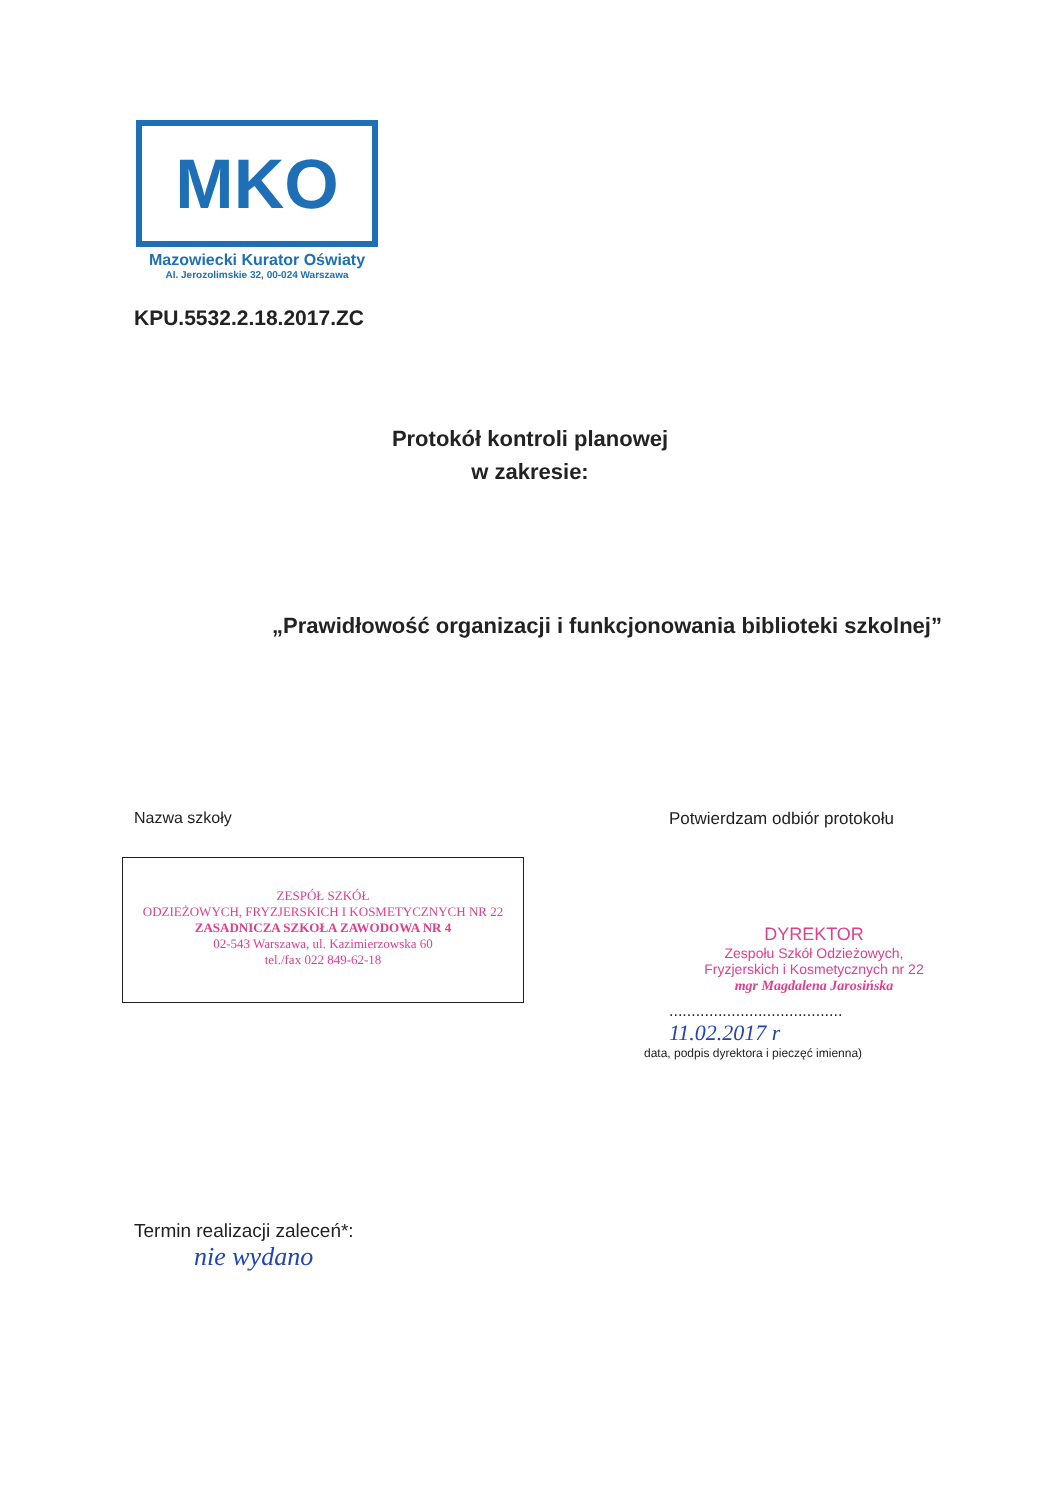MKO
Mazowiecki Kurator Oświaty
Al. Jerozolimskie 32, 00-024 Warszawa
KPU.5532.2.18.2017.ZC
Protokół kontroli planowej
w zakresie:
„Prawidłowość organizacji i funkcjonowania biblioteki szkolnej”
Nazwa szkoły
ZESPÓŁ SZKÓŁ
ODZIEŻOWYCH, FRYZJERSKICH I KOSMETYCZNYCH NR 22
ZASADNICZA SZKOŁA ZAWODOWA NR 4
02-543 Warszawa, ul. Kazimierzowska 60
tel./fax 022 849-62-18
Potwierdzam odbiór protokołu
DYREKTOR
Zespołu Szkół Odzieżowych,
Fryzjerskich i Kosmetycznych nr 22
mgr Magdalena Jarosińska
.......................................
11.02.2017 r
data, podpis dyrektora i pieczęć imienna)
Termin realizacji zaleceń*:
nie wydano